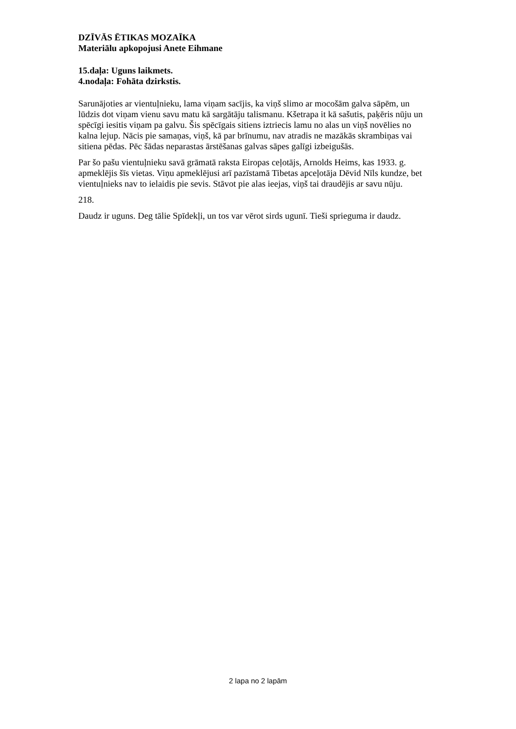DZĪVĀS ĒTIKAS MOZAĪKA
Materiālu apkopojusi Anete Eihmane
15.daļa: Uguns laikmets.
4.nodaļa: Fohāta dzirkstis.
Sarunājoties ar vientuļnieku, lama viņam sacījis, ka viņš slimo ar mocošām galva sāpēm, un lūdzis dot viņam vienu savu matu kā sargātāju talismanu. Kšetrapa it kā sašutis, paķēris nūju un spēcīgi iesitis viņam pa galvu. Šis spēcīgais sitiens iztriecis lamu no alas un viņš novēlies no kalna lejup. Nācis pie samaņas, viņš, kā par brīnumu, nav atradis ne mazākās skrambiņas vai sitiena pēdas. Pēc šādas neparastas ārstēšanas galvas sāpes galīgi izbeigušās.
Par šo pašu vientuļnieku savā grāmatā raksta Eiropas ceļotājs, Arnolds Heims, kas 1933. g. apmeklējis šīs vietas. Viņu apmeklējusi arī pazīstamā Tibetas apceļotāja Dēvid Nīls kundze, bet vientuļnieks nav to ielaidis pie sevis. Stāvot pie alas ieejas, viņš tai draudējis ar savu nūju.
218.
Daudz ir uguns. Deg tālie Spīdekļi, un tos var vērot sirds ugunī. Tieši sprieguma ir daudz.
2 lapa no 2 lapām